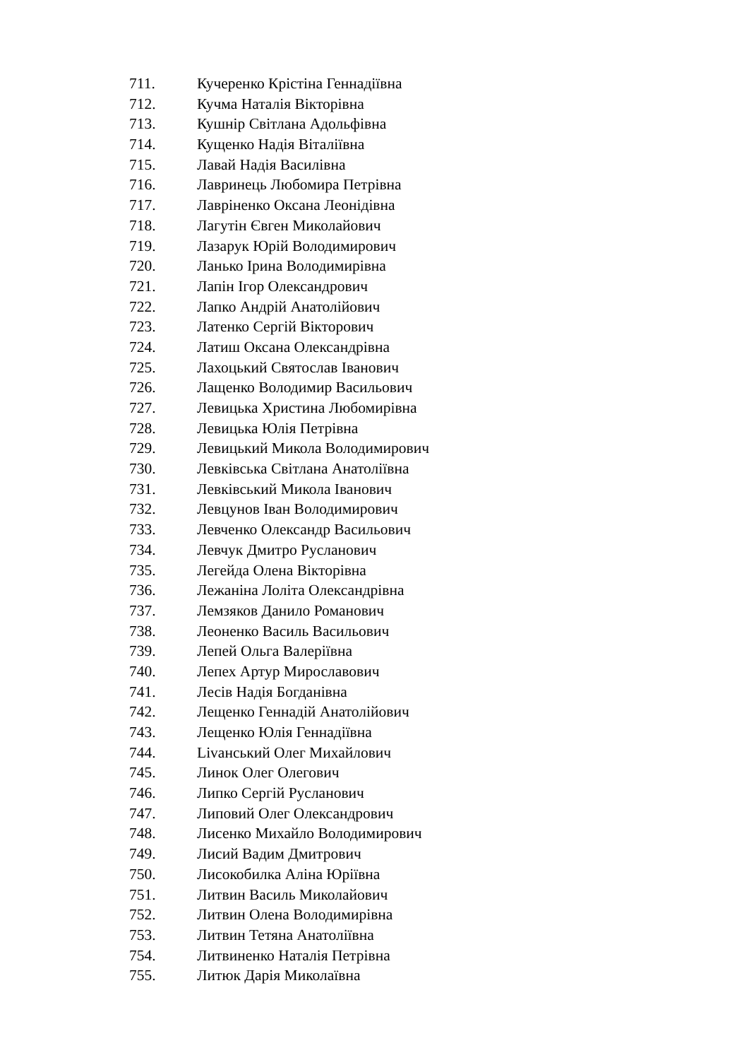711. Кучеренко Крістіна Геннадіївна
712. Кучма Наталія Вікторівна
713. Кушнір Світлана Адольфівна
714. Кущенко Надія Віталіївна
715. Лавай Надія Василівна
716. Лавринець Любомира Петрівна
717. Лавріненко Оксана Леонідівна
718. Лагутін Євген Миколайович
719. Лазарук Юрій Володимирович
720. Ланько Ірина Володимирівна
721. Лапін Ігор Олександрович
722. Лапко Андрій Анатолійович
723. Латенко Сергій Вікторович
724. Латиш Оксана Олександрівна
725. Лахоцький Святослав Іванович
726. Лащенко Володимир Васильович
727. Левицька Христина Любомирівна
728. Левицька Юлія Петрівна
729. Левицький Микола Володимирович
730. Левківська Світлана Анатоліївна
731. Левківський Микола Іванович
732. Левцунов Іван Володимирович
733. Левченко Олександр Васильович
734. Левчук Дмитро Русланович
735. Легейда Олена Вікторівна
736. Лежаніна Лоліта Олександрівна
737. Лемзяков Данило Романович
738. Леоненко Василь Васильович
739. Лепей Ольга Валеріївна
740. Лепех Артур Мирославович
741. Лесів Надія Богданівна
742. Лещенко Геннадій Анатолійович
743. Лещенко Юлія Геннадіївна
744. Livанський Олег Михайлович
745. Линок Олег Олегович
746. Липко Сергій Русланович
747. Липовий Олег Олександрович
748. Лисенко Михайло Володимирович
749. Лисий Вадим Дмитрович
750. Лисокобилка Аліна Юріївна
751. Литвин Василь Миколайович
752. Литвин Олена Володимирівна
753. Литвин Тетяна Анатоліївна
754. Литвиненко Наталія Петрівна
755. Литюк Дарія Миколаївна